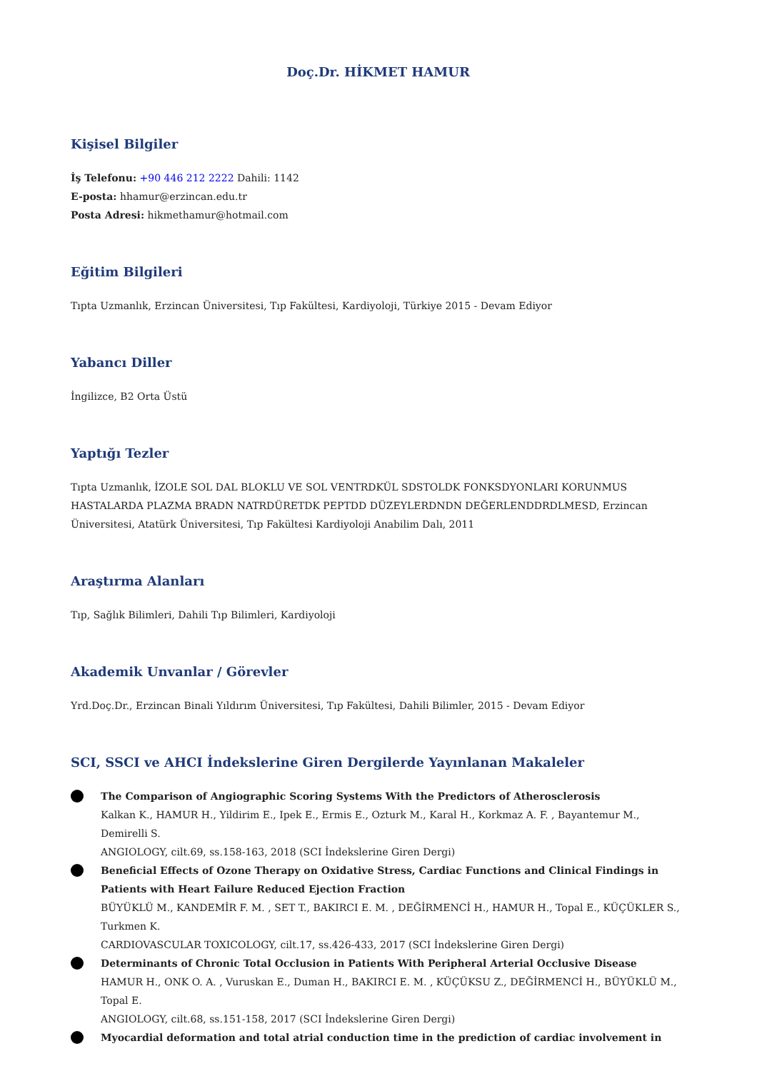Doç.Dr. HİKMET HAMUR
Kişisel Bilgiler
İş Telefonu: +90 446 212 2222 Dahili: 1142
E-posta: hhamur@erzincan.edu.tr
Posta Adresi: hikmethamur@hotmail.com
Eğitim Bilgileri
Tıpta Uzmanlık, Erzincan Üniversitesi, Tıp Fakültesi, Kardiyoloji, Türkiye 2015 - Devam Ediyor
Yabancı Diller
İngilizce, B2 Orta Üstü
Yaptığı Tezler
Tıpta Uzmanlık, İZOLE SOL DAL BLOKLU VE SOL VENTRDKÜL SDSTOLDK FONKSDYONLARI KORUNMUS HASTALARDA PLAZMA BRADN NATRDÜRETDK PEPTDD DÜZEYLERDNDN DEĞERLENDDRDLMESD, Erzincan Üniversitesi, Atatürk Üniversitesi, Tıp Fakültesi Kardiyoloji Anabilim Dalı, 2011
Araştırma Alanları
Tıp, Sağlık Bilimleri, Dahili Tıp Bilimleri, Kardiyoloji
Akademik Unvanlar / Görevler
Yrd.Doç.Dr., Erzincan Binali Yıldırım Üniversitesi, Tıp Fakültesi, Dahili Bilimler, 2015 - Devam Ediyor
SCI, SSCI ve AHCI İndekslerine Giren Dergilerde Yayınlanan Makaleler
The Comparison of Angiographic Scoring Systems With the Predictors of Atherosclerosis
Kalkan K., HAMUR H., Yildirim E., Ipek E., Ermis E., Ozturk M., Karal H., Korkmaz A. F. , Bayantemur M., Demirelli S.
ANGIOLOGY, cilt.69, ss.158-163, 2018 (SCI İndekslerine Giren Dergi)
Beneficial Effects of Ozone Therapy on Oxidative Stress, Cardiac Functions and Clinical Findings in Patients with Heart Failure Reduced Ejection Fraction
BÜYÜKLÜ M., KANDEMİR F. M. , SET T., BAKIRCI E. M. , DEĞİRMENCİ H., HAMUR H., Topal E., KÜÇÜKLER S., Turkmen K.
CARDIOVASCULAR TOXICOLOGY, cilt.17, ss.426-433, 2017 (SCI İndekslerine Giren Dergi)
Determinants of Chronic Total Occlusion in Patients With Peripheral Arterial Occlusive Disease
HAMUR H., ONK O. A. , Vuruskan E., Duman H., BAKIRCI E. M. , KÜÇÜKSU Z., DEĞİRMENCİ H., BÜYÜKLÜ M., Topal E.
ANGIOLOGY, cilt.68, ss.151-158, 2017 (SCI İndekslerine Giren Dergi)
Myocardial deformation and total atrial conduction time in the prediction of cardiac involvement in